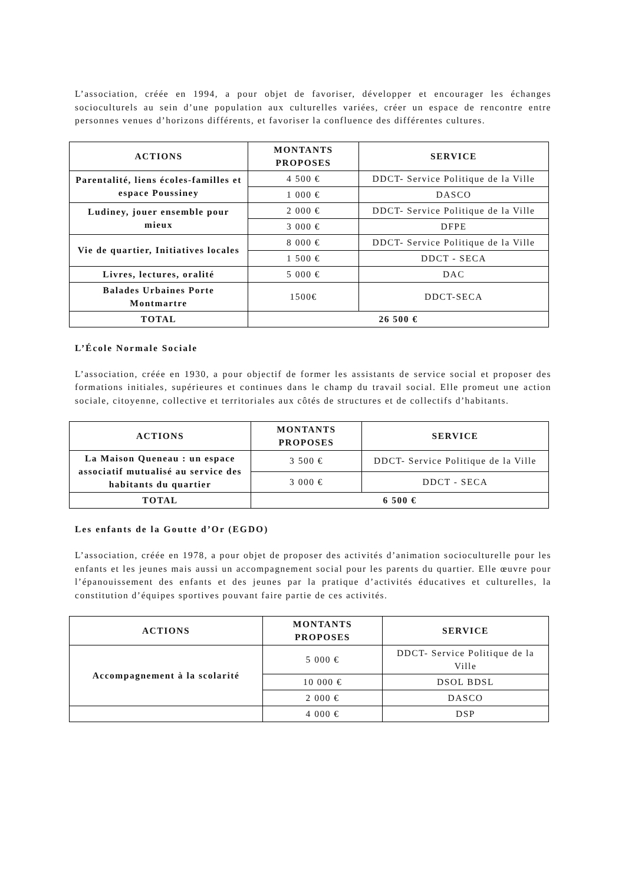L’association, créée en 1994, a pour objet de favoriser, développer et encourager les échanges socioculturels au sein d’une population aux culturelles variées, créer un espace de rencontre entre personnes venues d’horizons différents, et favoriser la confluence des différentes cultures.
| ACTIONS | MONTANTS PROPOSES | SERVICE |
| --- | --- | --- |
| Parentalité, liens écoles-familles et espace Poussiney | 4 500 € | DDCT- Service Politique de la Ville |
| | 1 000 € | DASCO |
| Ludiney, jouer ensemble pour mieux | 2 000 € | DDCT- Service Politique de la Ville |
| | 3 000 € | DFPE |
| Vie de quartier, Initiatives locales | 8 000 € | DDCT- Service Politique de la Ville |
| | 1 500 € | DDCT - SECA |
| Livres, lectures, oralité | 5 000 € | DAC |
| Balades Urbaines Porte Montmartre | 1500€ | DDCT-SECA |
| TOTAL | 26 500 € | |
L’École Normale Sociale
L’association, créée en 1930, a pour objectif de former les assistants de service social et proposer des formations initiales, supérieures et continues dans le champ du travail social. Elle promeut une action sociale, citoyenne, collective et territoriales aux côtés de structures et de collectifs d’habitants.
| ACTIONS | MONTANTS PROPOSES | SERVICE |
| --- | --- | --- |
| La Maison Queneau : un espace associatif mutualisé au service des habitants du quartier | 3 500 € | DDCT- Service Politique de la Ville |
| | 3 000 € | DDCT - SECA |
| TOTAL | 6 500 € | |
Les enfants de la Goutte d’Or (EGDO)
L’association, créée en 1978, a pour objet de proposer des activités d’animation socioculturelle pour les enfants et les jeunes mais aussi un accompagnement social pour les parents du quartier. Elle œuvre pour l’épanouissement des enfants et des jeunes par la pratique d’activités éducatives et culturelles, la constitution d’équipes sportives pouvant faire partie de ces activités.
| ACTIONS | MONTANTS PROPOSES | SERVICE |
| --- | --- | --- |
| Accompagnement à la scolarité | 5 000 € | DDCT- Service Politique de la Ville |
| | 10 000 € | DSOL BDSL |
| | 2 000 € | DASCO |
| | 4 000 € | DSP |